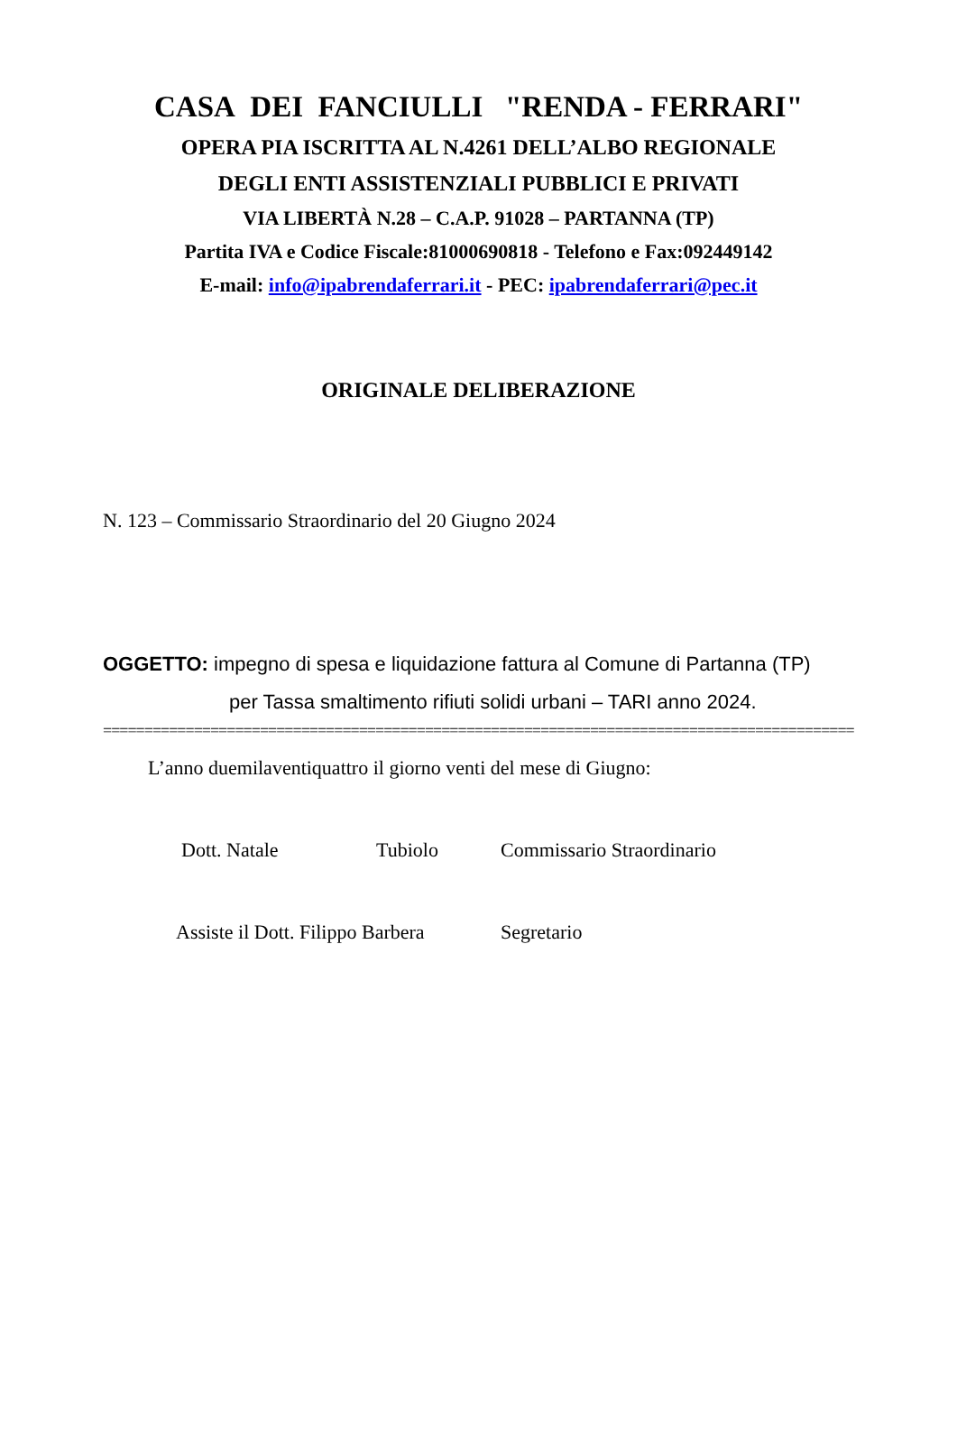CASA DEI FANCIULLI "RENDA - FERRARI"
OPERA PIA ISCRITTA AL N.4261 DELL’ALBO REGIONALE
DEGLI ENTI ASSISTENZIALI PUBBLICI E PRIVATI
VIA LIBERTÀ N.28 – C.A.P. 91028 – PARTANNA (TP)
Partita IVA e Codice Fiscale:81000690818 - Telefono e Fax:092449142
E-mail: info@ipabrendaferrari.it - PEC: ipabrendaferrari@pec.it
ORIGINALE DELIBERAZIONE
N. 123 – Commissario Straordinario del 20 Giugno 2024
OGGETTO: impegno di spesa e liquidazione fattura al Comune di Partanna (TP)
per Tassa smaltimento rifiuti solidi urbani – TARI anno 2024.
===========================================================================================
L’anno duemilaventiquattro il giorno venti del mese di Giugno:
Dott. Natale Tubiolo Commissario Straordinario
Assiste il Dott. Filippo Barbera Segretario